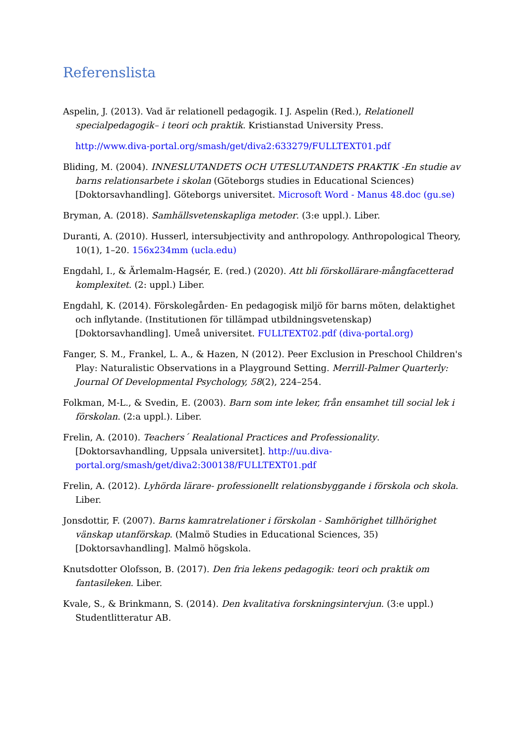Referenslista
Aspelin, J. (2013). Vad är relationell pedagogik. I J. Aspelin (Red.), Relationell specialpedagogik– i teori och praktik. Kristianstad University Press.
http://www.diva-portal.org/smash/get/diva2:633279/FULLTEXT01.pdf
Bliding, M. (2004). INNESLUTANDETS OCH UTESLUTANDETS PRAKTIK -En studie av barns relationsarbete i skolan (Göteborgs studies in Educational Sciences) [Doktorsavhandling]. Göteborgs universitet. Microsoft Word - Manus 48.doc (gu.se)
Bryman, A. (2018). Samhällsvetenskapliga metoder. (3:e uppl.). Liber.
Duranti, A. (2010). Husserl, intersubjectivity and anthropology. Anthropological Theory, 10(1), 1–20. 156x234mm (ucla.edu)
Engdahl, I., & Ärlemalm-Hagsér, E. (red.) (2020). Att bli förskollärare-mångfacetterad komplexitet. (2: uppl.) Liber.
Engdahl, K. (2014). Förskolegården- En pedagogisk miljö för barns möten, delaktighet och inflytande. (Institutionen för tillämpad utbildningsvetenskap) [Doktorsavhandling]. Umeå universitet. FULLTEXT02.pdf (diva-portal.org)
Fanger, S. M., Frankel, L. A., & Hazen, N (2012). Peer Exclusion in Preschool Children's Play: Naturalistic Observations in a Playground Setting. Merrill-Palmer Quarterly: Journal Of Developmental Psychology, 58(2), 224–254.
Folkman, M-L., & Svedin, E. (2003). Barn som inte leker, från ensamhet till social lek i förskolan. (2:a uppl.). Liber.
Frelin, A. (2010). Teachers´ Realational Practices and Professionality. [Doktorsavhandling, Uppsala universitet]. http://uu.diva-portal.org/smash/get/diva2:300138/FULLTEXT01.pdf
Frelin, A. (2012). Lyhörda lärare- professionellt relationsbyggande i förskola och skola. Liber.
Jonsdottir, F. (2007). Barns kamratrelationer i förskolan - Samhörighet tillhörighet vänskap utanförskap. (Malmö Studies in Educational Sciences, 35) [Doktorsavhandling]. Malmö högskola.
Knutsdotter Olofsson, B. (2017). Den fria lekens pedagogik: teori och praktik om fantasileken. Liber.
Kvale, S., & Brinkmann, S. (2014). Den kvalitativa forskningsintervjun. (3:e uppl.) Studentlitteratur AB.